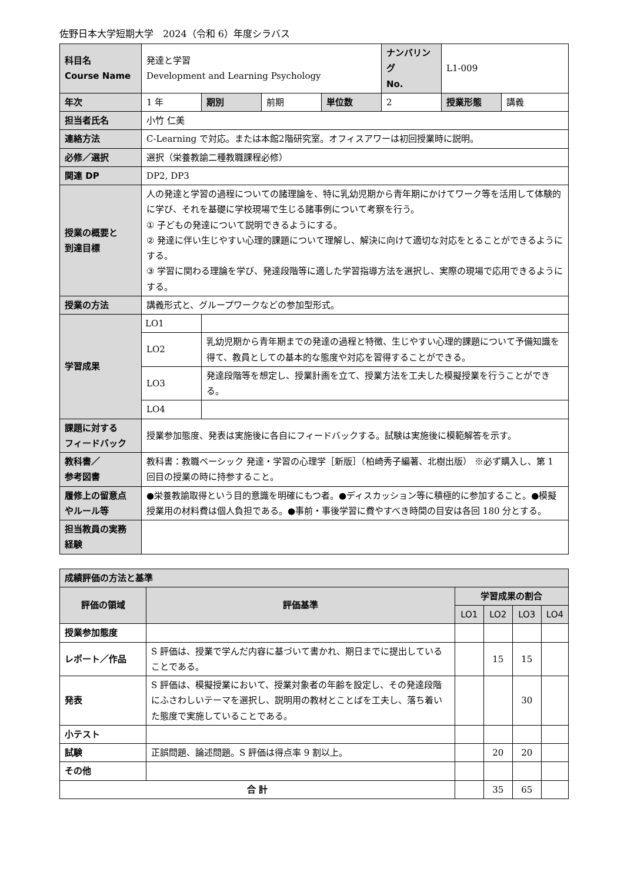佐野日本大学短期大学　2024（令和 6）年度シラバス
| 科目名 Course Name | 発達と学習 Development and Learning Psychology | | | | ナンバリング No. | L1-009 | |
| 年次 | 1 年 | 期別 | 前期 | 単位数 | 2 | 授業形態 | 講義 |
| 担当者氏名 | 小竹 仁美 | | | | | | |
| 連絡方法 | C-Learning で対応。または本館2階研究室。オフィスアワーは初回授業時に説明。 | | | | | | |
| 必修／選択 | 選択（栄養教諭二種教職課程必修） | | | | | | |
| 関連 DP | DP2, DP3 | | | | | | |
| 授業の概要と 到達目標 | 人の発達と学習の過程についての諸理論を、特に乳幼児期から青年期にかけてワーク等を活用して体験的に学び、それを基礎に学校現場で生じる諸事例について考察を行う。 ① 子どもの発達について説明できるようにする。 ② 発達に伴い生じやすい心理的課題について理解し、解決に向けて適切な対応をとることができるようにする。 ③ 学習に関わる理論を学び、発達段階等に適した学習指導方法を選択し、実際の現場で応用できるようにする。 | | | | | | |
| 授業の方法 | 講義形式と、グループワークなどの参加型形式。 | | | | | | |
| 学習成果 | LO1 | | | | | | |
| | LO2 | 乳幼児期から青年期までの発達の過程と特徴、生じやすい心理的課題について予備知識を得て、教員としての基本的な態度や対応を習得することができる。 | | | | | |
| | LO3 | 発達段階等を想定し、授業計画を立て、授業方法を工夫した模擬授業を行うことができる。 | | | | | |
| | LO4 | | | | | | |
| 課題に対する フィードバック | 授業参加態度、発表は実施後に各自にフィードバックする。試験は実施後に模範解答を示す。 | | | | | | |
| 教科書／ 参考図書 | 教科書：教職ベーシック 発達・学習の心理学［新版］（柏崎秀子編著、北樹出版） ※必ず購入し、第 1 回目の授業の時に持参すること。 | | | | | | |
| 履修上の留意点 やルール等 | ●栄養教諭取得という目的意識を明確にもつ者。●ディスカッション等に積極的に参加すること。●模擬授業用の材料費は個人負担である。●事前・事後学習に費やすべき時間の目安は各回 180 分とする。 | | | | | | |
| 担当教員の実務 経験 | | | | | | | |
| 成績評価の方法と基準 | | | | | |
| 評価の領域 | 評価基準 | 学習成果の割合 | | | |
| | | LO1 | LO2 | LO3 | LO4 |
| 授業参加態度 | | | | | |
| レポート／作品 | S 評価は、授業で学んだ内容に基づいて書かれ、期日までに提出していることである。 | | 15 | 15 | |
| 発表 | S 評価は、模擬授業において、授業対象者の年齢を設定し、その発達段階にふさわしいテーマを選択し、説明用の教材とことばを工夫し、落ち着いた態度で実施していることである。 | | | 30 | |
| 小テスト | | | | | |
| 試験 | 正誤問題、論述問題。S 評価は得点率 9 割以上。 | | 20 | 20 | |
| その他 | | | | | |
| 合 計 | | | 35 | 65 | |